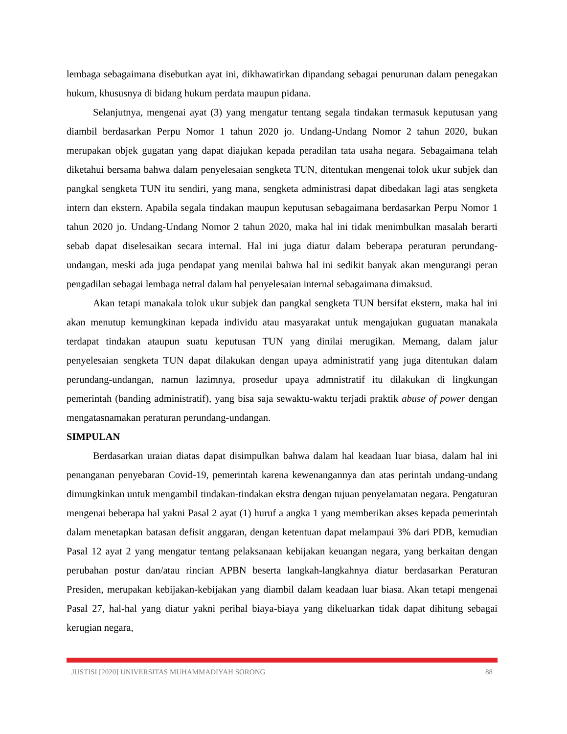lembaga sebagaimana disebutkan ayat ini, dikhawatirkan dipandang sebagai penurunan dalam penegakan hukum, khususnya di bidang hukum perdata maupun pidana.
Selanjutnya, mengenai ayat (3) yang mengatur tentang segala tindakan termasuk keputusan yang diambil berdasarkan Perpu Nomor 1 tahun 2020 jo. Undang-Undang Nomor 2 tahun 2020, bukan merupakan objek gugatan yang dapat diajukan kepada peradilan tata usaha negara. Sebagaimana telah diketahui bersama bahwa dalam penyelesaian sengketa TUN, ditentukan mengenai tolok ukur subjek dan pangkal sengketa TUN itu sendiri, yang mana, sengketa administrasi dapat dibedakan lagi atas sengketa intern dan ekstern. Apabila segala tindakan maupun keputusan sebagaimana berdasarkan Perpu Nomor 1 tahun 2020 jo. Undang-Undang Nomor 2 tahun 2020, maka hal ini tidak menimbulkan masalah berarti sebab dapat diselesaikan secara internal. Hal ini juga diatur dalam beberapa peraturan perundang-undangan, meski ada juga pendapat yang menilai bahwa hal ini sedikit banyak akan mengurangi peran pengadilan sebagai lembaga netral dalam hal penyelesaian internal sebagaimana dimaksud.
Akan tetapi manakala tolok ukur subjek dan pangkal sengketa TUN bersifat ekstern, maka hal ini akan menutup kemungkinan kepada individu atau masyarakat untuk mengajukan guguatan manakala terdapat tindakan ataupun suatu keputusan TUN yang dinilai merugikan. Memang, dalam jalur penyelesaian sengketa TUN dapat dilakukan dengan upaya administratif yang juga ditentukan dalam perundang-undangan, namun lazimnya, prosedur upaya admnistratif itu dilakukan di lingkungan pemerintah (banding administratif), yang bisa saja sewaktu-waktu terjadi praktik abuse of power dengan mengatasnamakan peraturan perundang-undangan.
SIMPULAN
Berdasarkan uraian diatas dapat disimpulkan bahwa dalam hal keadaan luar biasa, dalam hal ini penanganan penyebaran Covid-19, pemerintah karena kewenangannya dan atas perintah undang-undang dimungkinkan untuk mengambil tindakan-tindakan ekstra dengan tujuan penyelamatan negara. Pengaturan mengenai beberapa hal yakni Pasal 2 ayat (1) huruf a angka 1 yang memberikan akses kepada pemerintah dalam menetapkan batasan defisit anggaran, dengan ketentuan dapat melampaui 3% dari PDB, kemudian Pasal 12 ayat 2 yang mengatur tentang pelaksanaan kebijakan keuangan negara, yang berkaitan dengan perubahan postur dan/atau rincian APBN beserta langkah-langkahnya diatur berdasarkan Peraturan Presiden, merupakan kebijakan-kebijakan yang diambil dalam keadaan luar biasa. Akan tetapi mengenai Pasal 27, hal-hal yang diatur yakni perihal biaya-biaya yang dikeluarkan tidak dapat dihitung sebagai kerugian negara,
JUSTISI [2020] UNIVERSITAS MUHAMMADIYAH SORONG 88